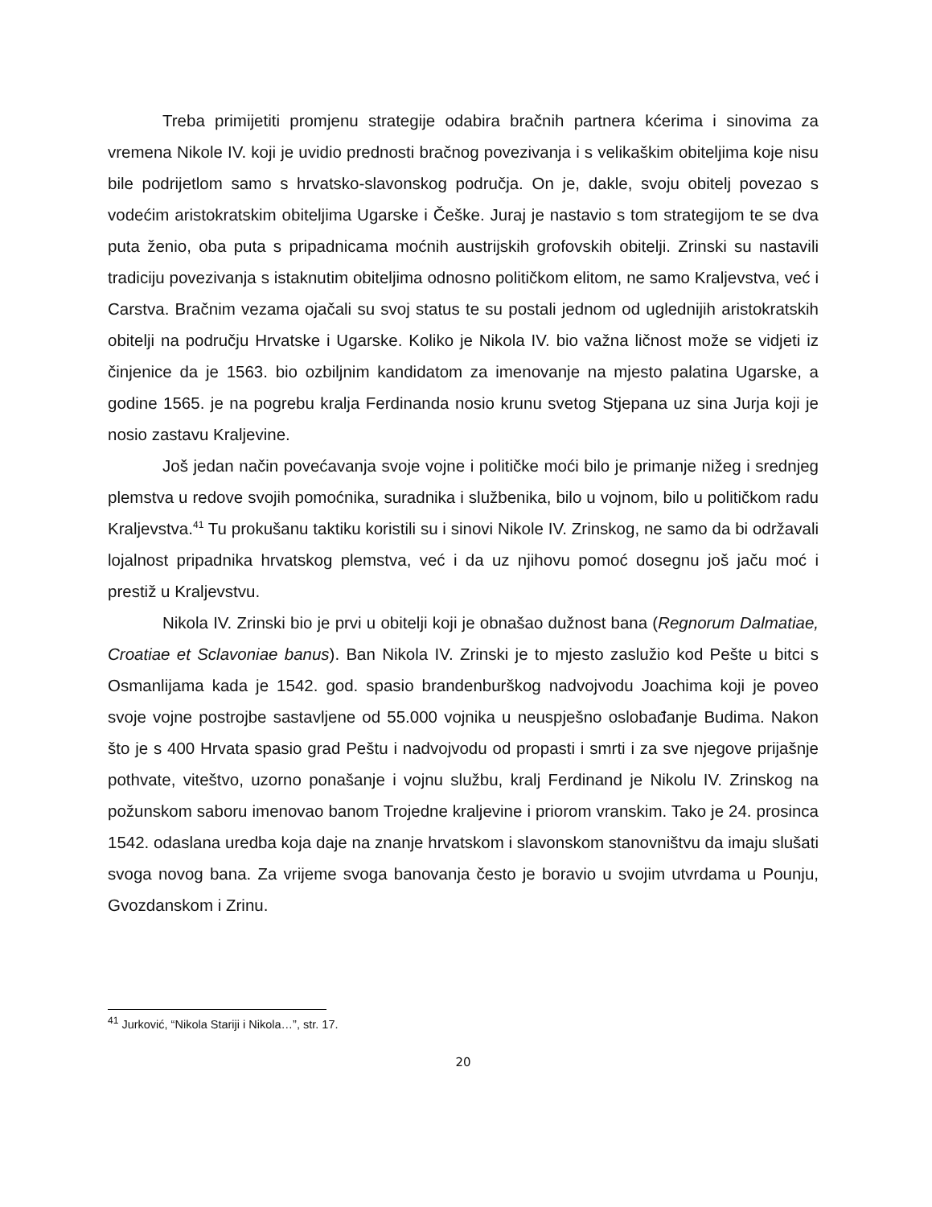Treba primijetiti promjenu strategije odabira bračnih partnera kćerima i sinovima za vremena Nikole IV. koji je uvidio prednosti bračnog povezivanja i s velikaškim obiteljima koje nisu bile podrijetlom samo s hrvatsko-slavonskog područja. On je, dakle, svoju obitelj povezao s vodećim aristokratskim obiteljima Ugarske i Češke. Juraj je nastavio s tom strategijom te se dva puta ženio, oba puta s pripadnicama moćnih austrijskih grofovskih obitelji. Zrinski su nastavili tradiciju povezivanja s istaknutim obiteljima odnosno političkom elitom, ne samo Kraljevstva, već i Carstva. Bračnim vezama ojačali su svoj status te su postali jednom od uglednijih aristokratskih obitelji na području Hrvatske i Ugarske. Koliko je Nikola IV. bio važna ličnost može se vidjeti iz činjenice da je 1563. bio ozbiljnim kandidatom za imenovanje na mjesto palatina Ugarske, a godine 1565. je na pogrebu kralja Ferdinanda nosio krunu svetog Stjepana uz sina Jurja koji je nosio zastavu Kraljevine.
Još jedan način povećavanja svoje vojne i političke moći bilo je primanje nižeg i srednjeg plemstva u redove svojih pomoćnika, suradnika i službenika, bilo u vojnom, bilo u političkom radu Kraljevstva.<sup>41</sup> Tu prokušanu taktiku koristili su i sinovi Nikole IV. Zrinskog, ne samo da bi održavali lojalnost pripadnika hrvatskog plemstva, već i da uz njihovu pomoć dosegnu još jaču moć i prestiž u Kraljevstvu.
Nikola IV. Zrinski bio je prvi u obitelji koji je obnašao dužnost bana (Regnorum Dalmatiae, Croatiae et Sclavoniae banus). Ban Nikola IV. Zrinski je to mjesto zaslužio kod Pešte u bitci s Osmanlijama kada je 1542. god. spasio brandenburškog nadvojvodu Joachima koji je poveo svoje vojne postrojbe sastavljene od 55.000 vojnika u neuspješno oslobađanje Budima. Nakon što je s 400 Hrvata spasio grad Peštu i nadvojvodu od propasti i smrti i za sve njegove prijašnje pothvate, viteštvo, uzorno ponašanje i vojnu službu, kralj Ferdinand je Nikolu IV. Zrinskog na požunskom saboru imenovao banom Trojedne kraljevine i priorom vranskim. Tako je 24. prosinca 1542. odaslana uredba koja daje na znanje hrvatskom i slavonskom stanovništvu da imaju slušati svoga novog bana. Za vrijeme svoga banovanja često je boravio u svojim utvrdama u Pounju, Gvozdanskom i Zrinu.
<sup>41</sup> Jurković, “Nikola Stariji i Nikola…”, str. 17.
20